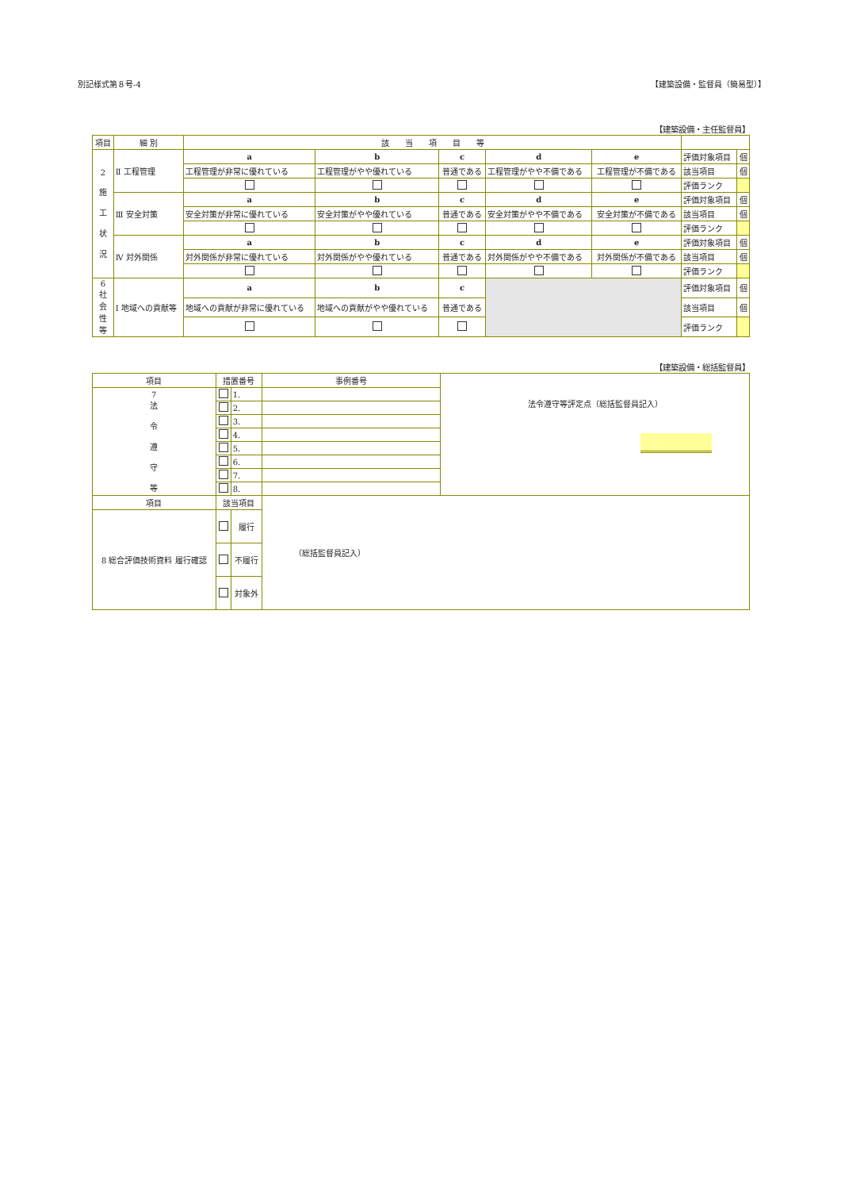別記様式第８号-4 【建築設備・監督員（簡易型）】
【建築設備・主任監督員】
| 項目 | 細 別 | 該 当 項 目 等 | | | | | | |
| --- | --- | --- | --- | --- | --- | --- | --- | --- |
| 2 施 工 状 況 | Ⅱ 工程管理 | a | b | c | d | e | 評価対象項目 | 個 |
| | | 工程管理が非常に優れている | 工程管理がやや優れている | 普通である | 工程管理がやや不備である | 工程管理が不備である | 該当項目 | 個 |
| | | | | | | | 評価ランク | |
| | Ⅲ 安全対策 | a | b | c | d | e | 評価対象項目 | 個 |
| | | 安全対策が非常に優れている | 安全対策がやや優れている | 普通である | 安全対策がやや不備である | 安全対策が不備である | 該当項目 | 個 |
| | | | | | | | 評価ランク | |
| | Ⅳ 対外関係 | a | b | c | d | e | 評価対象項目 | 個 |
| | | 対外関係が非常に優れている | 対外関係がやや優れている | 普通である | 対外関係がやや不備である | 対外関係が不備である | 該当項目 | 個 |
| | | | | | | | 評価ランク | |
| 6 社 会 性 等 | Ⅰ 地域への貢献等 | a | b | c | | | 評価対象項目 | 個 |
| | | 地域への貢献が非常に優れている | 地域への貢献がやや優れている | 普通である | | | 該当項目 | 個 |
| | | | | | | | 評価ランク | |
【建築設備・総括監督員】
| 項目 | 措置番号 | | 事例番号 | 法令遵守等評定点（総括監督員記入） |
| 7 法 令 遵 守 等 | | 1. | | |
| | | 2. | | |
| | | 3. | | |
| | | 4. | | |
| | | 5. | | |
| | | 6. | | |
| | | 7. | | |
| | | 8. | | |
| 項目 | 該当項目 | | （総括監督員記入） | |
| 8 総合評価技術資料 履行確認 | | 履行 | | |
| | | 不履行 | | |
| | | 対象外 | | |